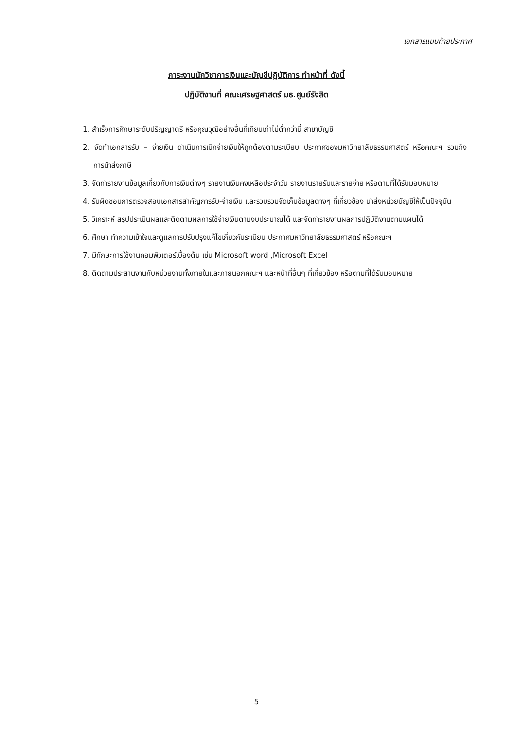เอกสารแนบท้ายประกาศ
ภาระงานนักวิชาการเงินและบัญชีปฏิบัติการ ทำหน้าที่ ดังนี้
ปฏิบัติงานที่ คณะเศรษฐศาสตร์ มธ.ศูนย์รังสิต
1. สำเร็จการศึกษาระดับปริญญาตรี หรือคุณวุฒิอย่างอื่นที่เทียบเท่าไม่ต่ำกว่านี้ สาขาบัญชี
2. จัดทำเอกสารรับ – จ่ายเงิน ดำเนินการเบิกจ่ายเงินให้ถูกต้องตามระเบียบ ประกาศของมหาวิทยาลัยธรรมศาสตร์ หรือคณะฯ รวมถึงการนำส่งภาษี
3. จัดทำรายงานข้อมูลเกี่ยวกับการเงินต่างๆ รายงานเงินคงเหลือประจำวัน รายงานรายรับและรายจ่าย หรือตามที่ได้รับมอบหมาย
4. รับผิดชอบการตรวจสอบเอกสารสำคัญการรับ-จ่ายเงิน และรวบรวมจัดเก็บข้อมูลต่างๆ ที่เกี่ยวข้อง นำส่งหน่วยบัญชีให้เป็นปัจจุบัน
5. วิเคราะห์ สรุปประเมินผลและติดตามผลการใช้จ่ายเงินตามงบประมาณได้ และจัดทำรายงานผลการปฏิบัติงานตามแผนได้
6. ศึกษา ทำความเข้าใจและดูแลการปรับปรุงแก้ไขเกี่ยวกับระเบียบ ประกาศมหาวิทยาลัยธรรมศาสตร์ หรือคณะฯ
7. มีทักษะการใช้งานคอมพิวเตอร์เบื้องต้น เช่น Microsoft word ,Microsoft Excel
8. ติดตามประสานงานกับหน่วยงานทั้งภายในและภายนอกคณะฯ และหน้าที่อื่นๆ ที่เกี่ยวข้อง หรือตามที่ได้รับมอบหมาย
5